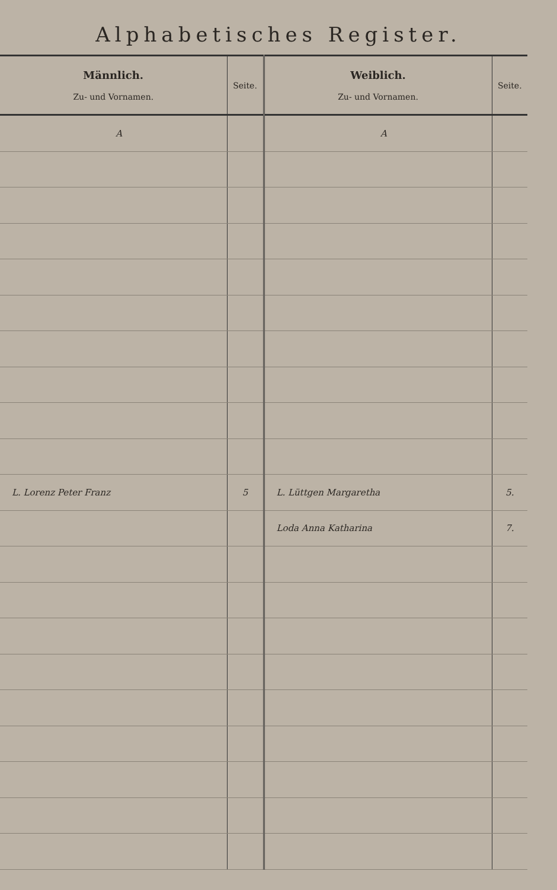Alphabetisches Register.
| Männlich. Zu- und Vornamen. | Seite. | Weiblich. Zu- und Vornamen. | Seite. |
| --- | --- | --- | --- |
| A | | A | |
| L. Lorenz Peter Franz | 5 | L. Lüttgen Margaretha | 5. |
| | | Loda Anna Katharina | 7. |